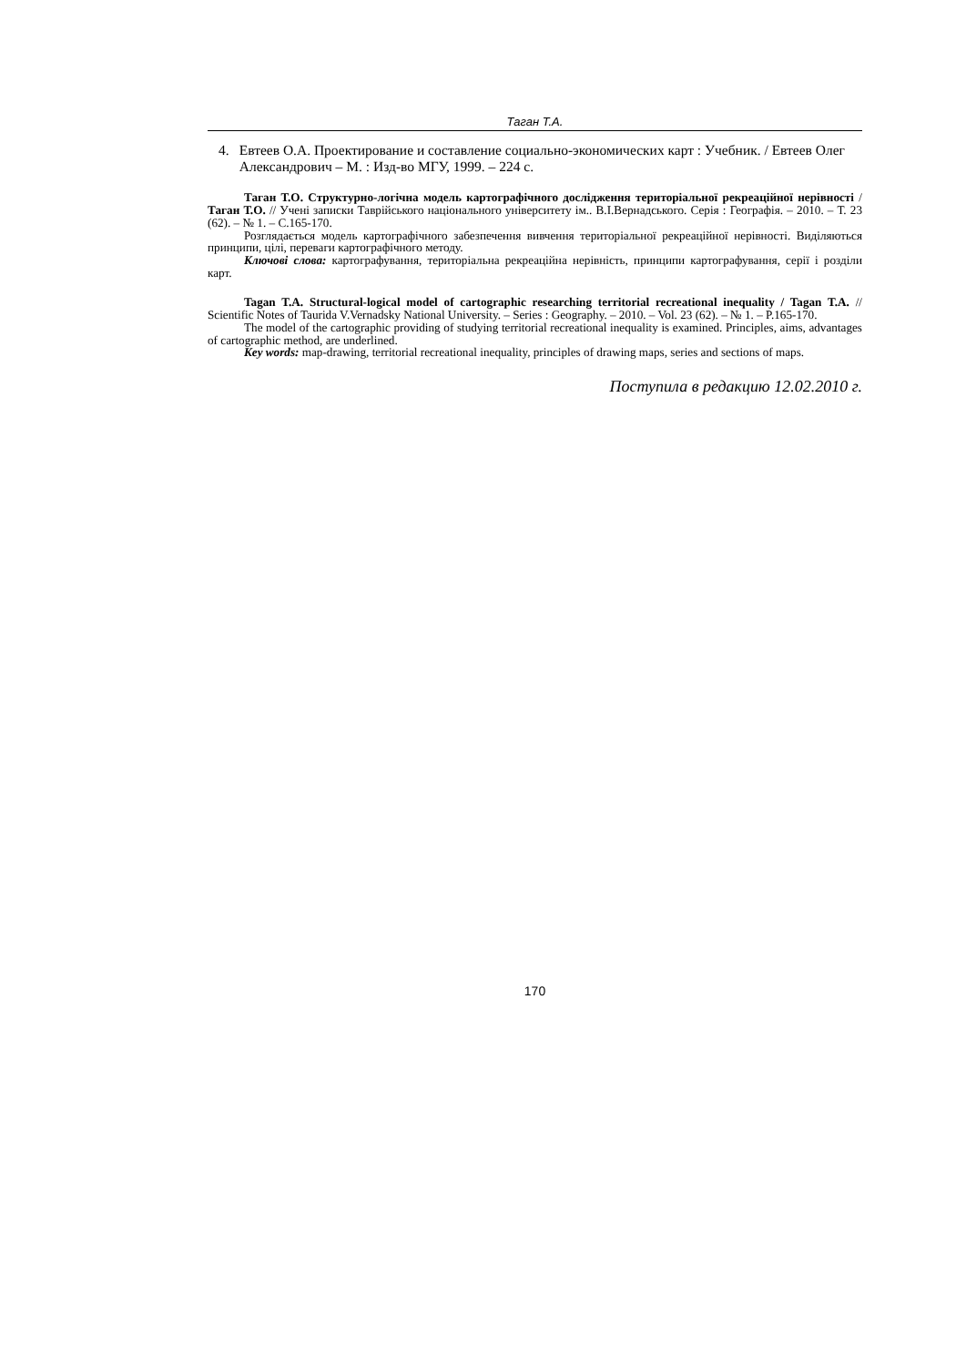Таган Т.А.
4. Евтеев О.А. Проектирование и составление социально-экономических карт : Учебник. / Евтеев Олег Александрович – М. : Изд-во МГУ, 1999. – 224 с.
Таган Т.О. Структурно-логічна модель картографічного дослідження територіальної рекреаційної нерівності / Таган Т.О. // Учені записки Таврійського національного університету ім.. В.І.Вернадського. Серія : Географія. – 2010. – Т. 23 (62). – № 1. – С.165-170.
Розглядається модель картографічного забезпечення вивчення територіальної рекреаційної нерівності. Виділяються принципи, цілі, переваги картографічного методу.
Ключові слова: картографування, територіальна рекреаційна нерівність, принципи картографування, серії і розділи карт.
Tagan T.A. Structural-logical model of cartographic researching territorial recreational inequality / Tagan T.A. // Scientific Notes of Taurida V.Vernadsky National University. – Series : Geography. – 2010. – Vol. 23 (62). – № 1. – P.165-170.
The model of the cartographic providing of studying territorial recreational inequality is examined. Principles, aims, advantages of cartographic method, are underlined.
Key words: map-drawing, territorial recreational inequality, principles of drawing maps, series and sections of maps.
Поступила в редакцию 12.02.2010 г.
170